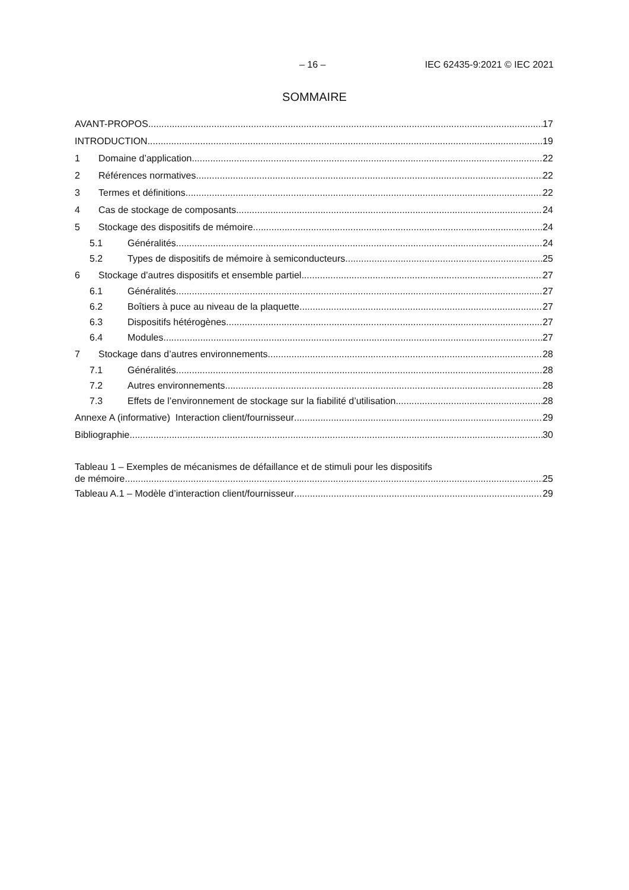– 16 – IEC 62435-9:2021 © IEC 2021
SOMMAIRE
AVANT-PROPOS 17
INTRODUCTION 19
1 Domaine d’application 22
2 Références normatives 22
3 Termes et définitions 22
4 Cas de stockage de composants 24
5 Stockage des dispositifs de mémoire 24
5.1 Généralités 24
5.2 Types de dispositifs de mémoire à semiconducteurs 25
6 Stockage d’autres dispositifs et ensemble partiel 27
6.1 Généralités 27
6.2 Boîtiers à puce au niveau de la plaquette 27
6.3 Dispositifs hétérogènes 27
6.4 Modules 27
7 Stockage dans d’autres environnements 28
7.1 Généralités 28
7.2 Autres environnements 28
7.3 Effets de l’environnement de stockage sur la fiabilité d’utilisation 28
Annexe A (informative) Interaction client/fournisseur 29
Bibliographie 30
Tableau 1 – Exemples de mécanismes de défaillance et de stimuli pour les dispositifs
de mémoire 25
Tableau A.1 – Modèle d’interaction client/fournisseur 29